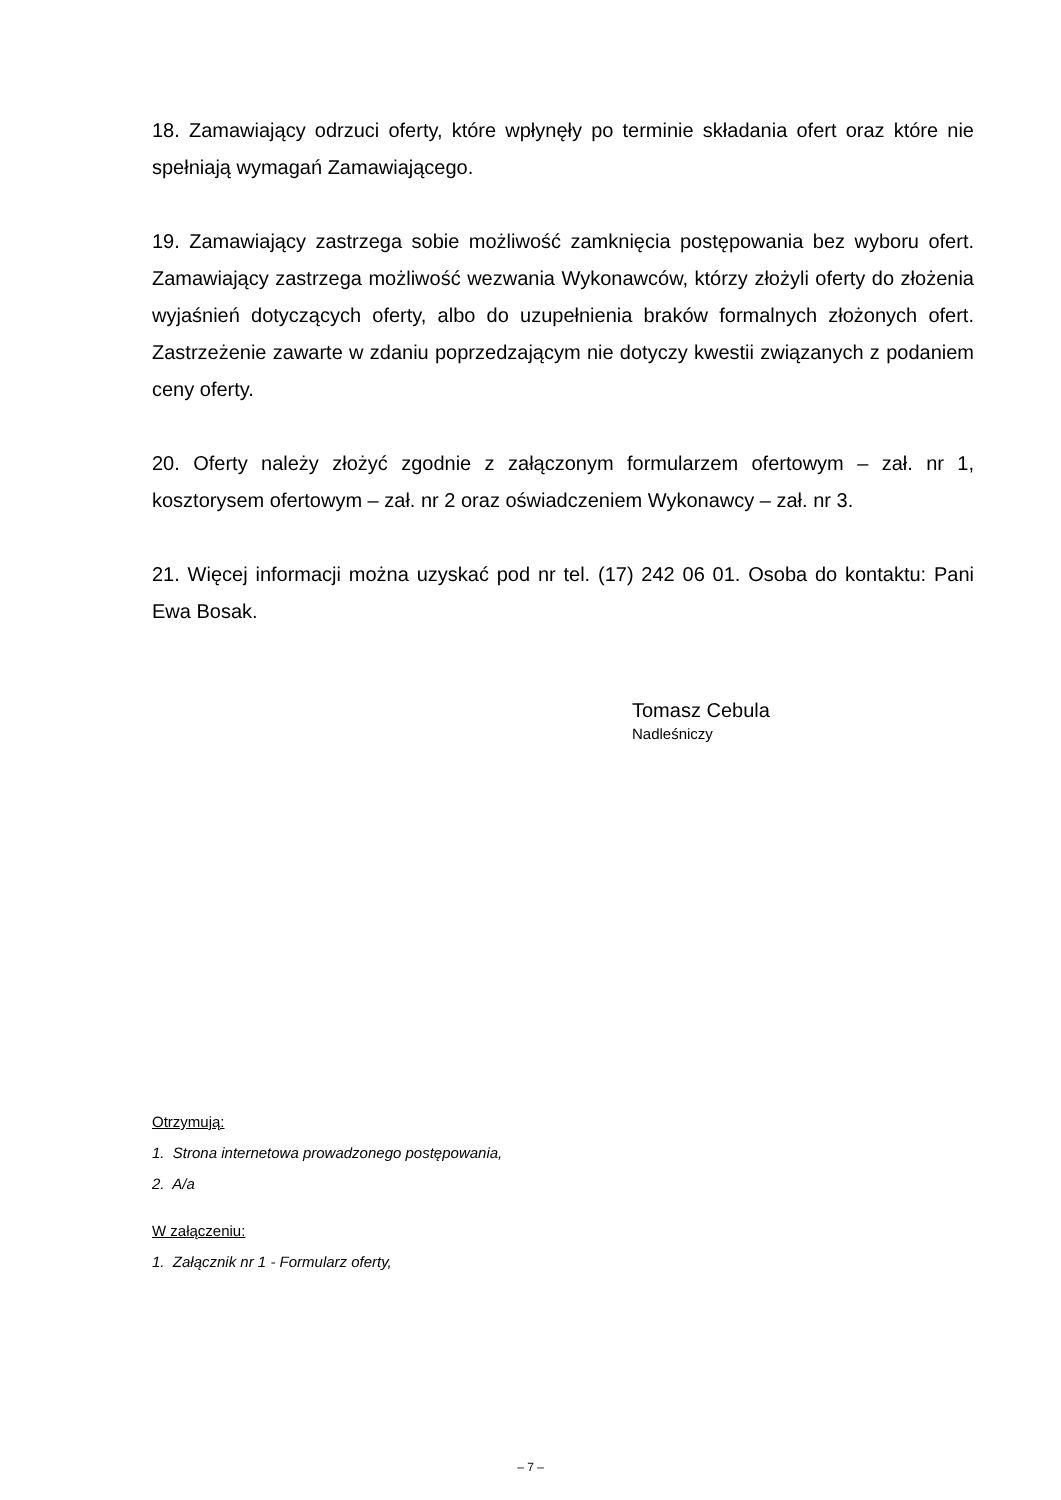18. Zamawiający odrzuci oferty, które wpłynęły po terminie składania ofert oraz które nie spełniają wymagań Zamawiającego.
19. Zamawiający zastrzega sobie możliwość zamknięcia postępowania bez wyboru ofert. Zamawiający zastrzega możliwość wezwania Wykonawców, którzy złożyli oferty do złożenia wyjaśnień dotyczących oferty, albo do uzupełnienia braków formalnych złożonych ofert. Zastrzeżenie zawarte w zdaniu poprzedzającym nie dotyczy kwestii związanych z podaniem ceny oferty.
20. Oferty należy złożyć zgodnie z załączonym formularzem ofertowym – zał. nr 1, kosztorysem ofertowym – zał. nr 2 oraz oświadczeniem Wykonawcy – zał. nr 3.
21. Więcej informacji można uzyskać pod nr tel. (17) 242 06 01. Osoba do kontaktu: Pani Ewa Bosak.
Tomasz Cebula
Nadleśniczy
Otrzymują:
1. Strona internetowa prowadzonego postępowania,
2. A/a
W załączeniu:
1. Załącznik nr 1 - Formularz oferty,
– 7 –